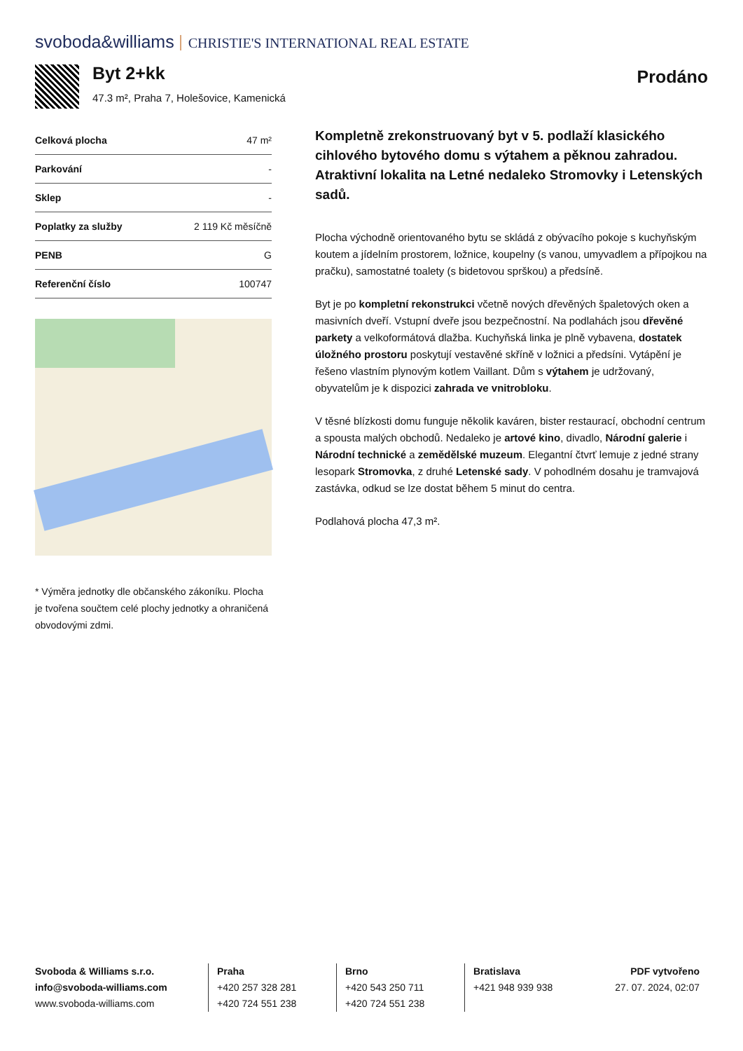svoboda&williams CHRISTIE'S INTERNATIONAL REAL ESTATE
Byt 2+kk
47.3 m², Praha 7, Holešovice, Kamenická
Prodáno
| Celková plocha | 47 m² |
| Parkování | - |
| Sklep | - |
| Poplatky za služby | 2 119 Kč měsíčně |
| PENB | G |
| Referenční číslo | 100747 |
* Výměra jednotky dle občanského zákoníku. Plocha je tvořena součtem celé plochy jednotky a ohraničená obvodovými zdmi.
Kompletně zrekonstruovaný byt v 5. podlaží klasického cihlového bytového domu s výtahem a pěknou zahradou. Atraktivní lokalita na Letné nedaleko Stromovky i Letenských sadů.
Plocha východně orientovaného bytu se skládá z obývacího pokoje s kuchyňským koutem a jídelním prostorem, ložnice, koupelny (s vanou, umyvadlem a přípojkou na pračku), samostatné toalety (s bidetovou sprškou) a předsíně.
Byt je po kompletní rekonstrukci včetně nových dřevěných špaletových oken a masivních dveří. Vstupní dveře jsou bezpečnostní. Na podlahách jsou dřevěné parkety a velkoformátová dlažba. Kuchyňská linka je plně vybavena, dostatek úložného prostoru poskytují vestavěné skříně v ložnici a předsíni. Vytápění je řešeno vlastním plynovým kotlem Vaillant. Dům s výtahem je udržovaný, obyvatelům je k dispozici zahrada ve vnitrobloku.
V těsné blízkosti domu funguje několik kaváren, bister restaurací, obchodní centrum a spousta malých obchodů. Nedaleko je artové kino, divadlo, Národní galerie i Národní technické a zemědělské muzeum. Elegantní čtvrť lemuje z jedné strany lesopark Stromovka, z druhé Letenské sady. V pohodlném dosahu je tramvajová zastávka, odkud se lze dostat během 5 minut do centra.
Podlahová plocha 47,3 m².
Svoboda & Williams s.r.o.
info@svoboda-williams.com
www.svoboda-williams.com
Praha
+420 257 328 281
+420 724 551 238
Brno
+420 543 250 711
+420 724 551 238
Bratislava
+421 948 939 938
PDF vytvořeno
27. 07. 2024, 02:07